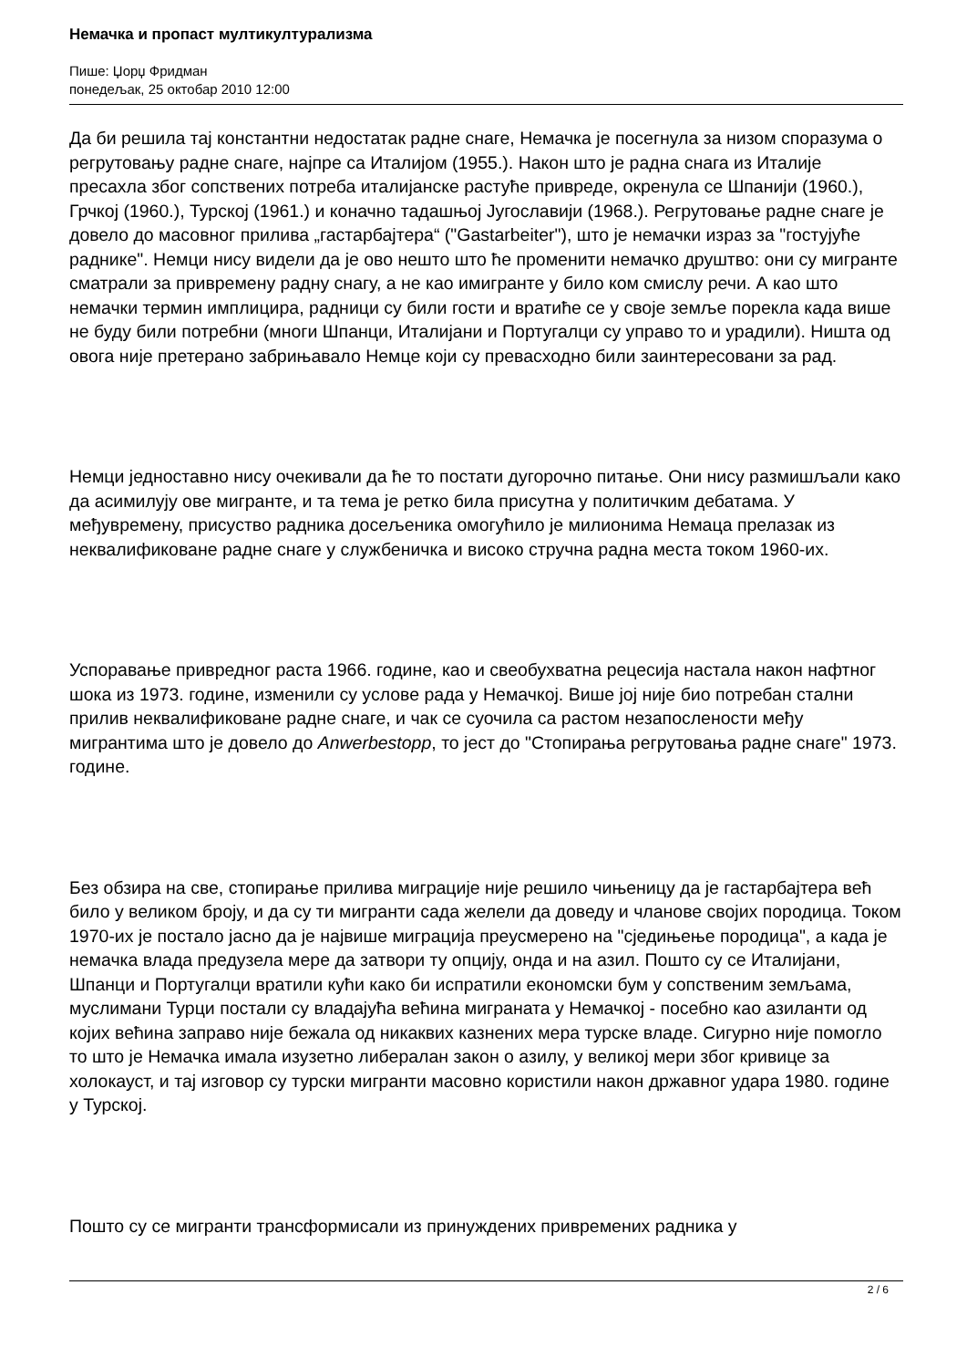Немачка и пропаст мултикултурализма
Пише: Џорџ Фридман
понедељак, 25 октобар 2010 12:00
Да би решила тај константни недостатак радне снаге, Немачка је посегнула за низом споразума о регрутовању радне снаге, најпре са Италијом (1955.). Након што је радна снага из Италије пресахла због сопствених потреба италијанске растуће привреде, окренула се Шпанији (1960.), Грчкој (1960.), Турској (1961.) и коначно тадашњој Југославији (1968.). Регрутовање радне снаге је довело до масовног прилива „гастарбајтера“ ("Gastarbeiter"), што је немачки израз за "гостујуће раднике". Немци нису видели да је ово нешто што ће променити немачко друштво: они су мигранте сматрали за привремену радну снагу, а не као имигранте у било ком смислу речи. А као што немачки термин имплицира, радници су били гости и вратиће се у своје земље порекла када више не буду били потребни (многи Шпанци, Италијани и Португалци су управо то и урадили). Ништа од овога није претерано забрињавало Немце који су превасходно били заинтересовани за рад.
Немци једноставно нису очекивали да ће то постати дугорочно питање. Они нису размишљали како да асимилују ове мигранте, и та тема је ретко била присутна у политичким дебатама. У међувремену, присуство радника досељеника омогућило је милионима Немаца прелазак из неквалификоване радне снаге у службеничка и високо стручна радна места током 1960-их.
Успоравање привредног раста 1966. године, као и свеобухватна рецесија настала након нафтног шока из 1973. године, изменили су услове рада у Немачкој. Више јој није био потребан стални прилив неквалификоване радне снаге, и чак се суочила са растом незапослености међу мигрантима што је довело до Anwerbestopp, то јест до "Стопирања регрутовања радне снаге" 1973. године.
Без обзира на све, стопирање прилива миграције није решило чињеницу да је гастарбајтера већ било у великом броју, и да су ти мигранти сада желели да доведу и чланове својих породица. Током 1970-их је постало јасно да је највише миграција преусмерено на "сједињење породица", а када је немачка влада предузела мере да затвори ту опцију, онда и на азил. Пошто су се Италијани, Шпанци и Португалци вратили кући како би испратили економски бум у сопственим земљама, муслимани Турци постали су владајућа већина миграната у Немачкој - посебно као азиланти од којих већина заправо није бежала од никаквих казнених мера турске владе. Сигурно није помогло то што је Немачка имала изузетно либералан закон о азилу, у великој мери због кривице за холокауст, и тај изговор су турски мигранти масовно користили након државног удара 1980. године у Турској.
Пошто су се мигранти трансформисали из принуждених привремених радника у
2 / 6